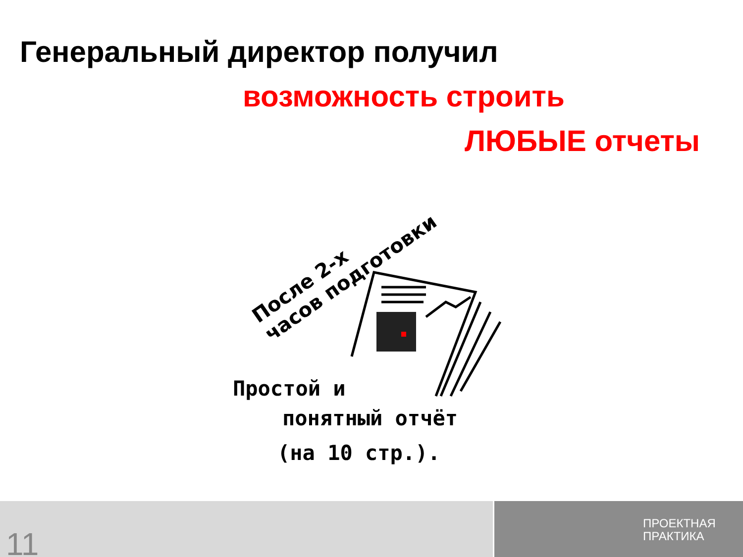Генеральный директор получил
возможность строить
ЛЮБЫЕ отчеты
После 2-х
часов подготовки
Простой и
понятный отчёт
(на 10 стр.).
11
ПРОЕКТНАЯ
ПРАКТИКА